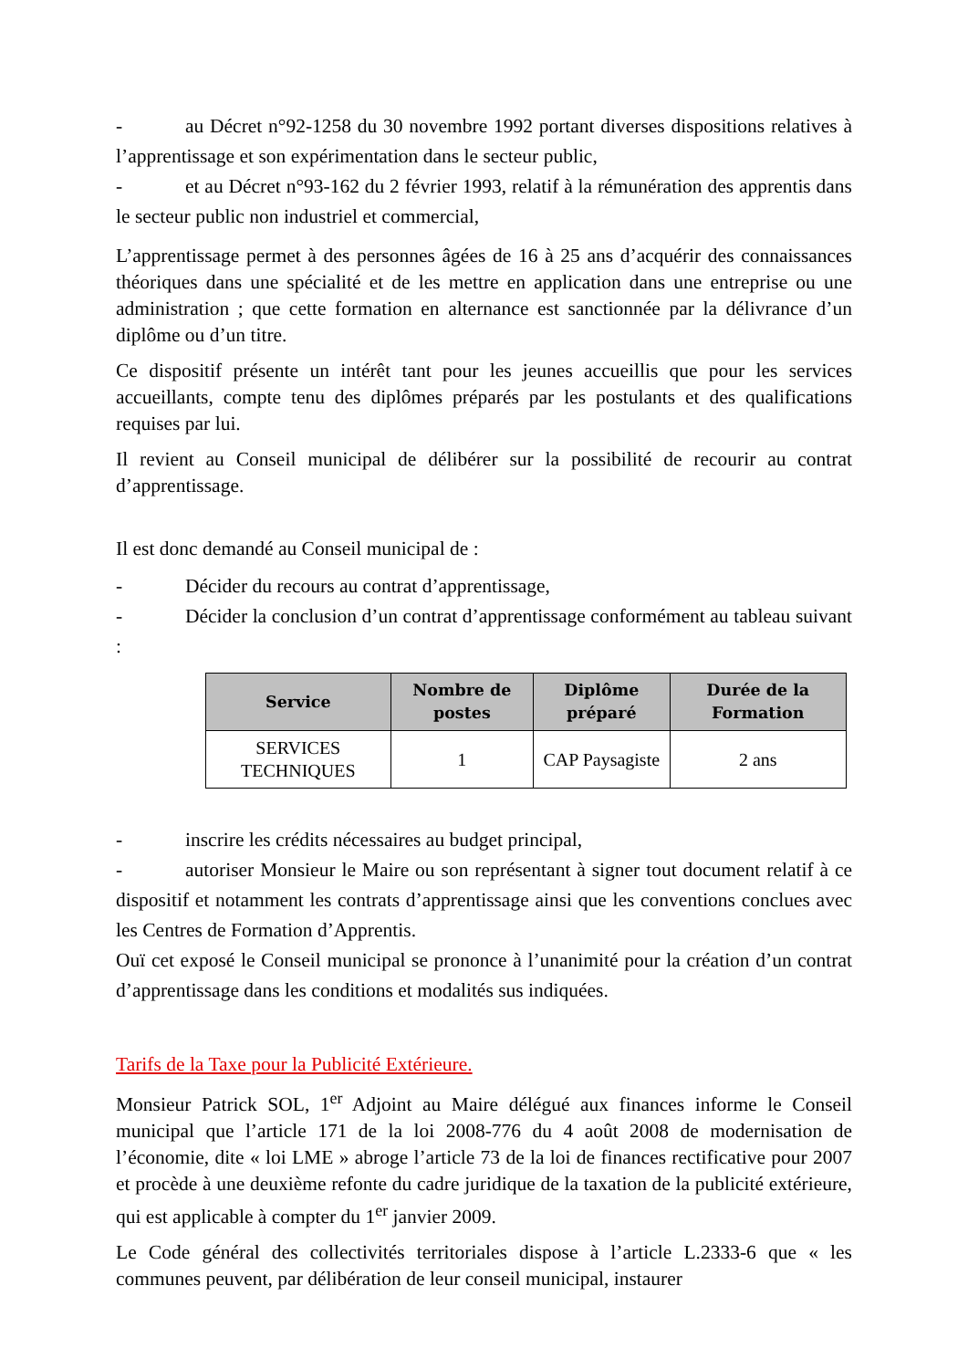- au Décret n°92-1258 du 30 novembre 1992 portant diverses dispositions relatives à l’apprentissage et son expérimentation dans le secteur public,
- et au Décret n°93-162 du 2 février 1993, relatif à la rémunération des apprentis dans le secteur public non industriel et commercial,
L’apprentissage permet à des personnes âgées de 16 à 25 ans d’acquérir des connaissances théoriques dans une spécialité et de les mettre en application dans une entreprise ou une administration ; que cette formation en alternance est sanctionnée par la délivrance d’un diplôme ou d’un titre.
Ce dispositif présente un intérêt tant pour les jeunes accueillis que pour les services accueillants, compte tenu des diplômes préparés par les postulants et des qualifications requises par lui.
Il revient au Conseil municipal de délibérer sur la possibilité de recourir au contrat d’apprentissage.
Il est donc demandé au Conseil municipal de :
- Décider du recours au contrat d’apprentissage,
- Décider la conclusion d’un contrat d’apprentissage conformément au tableau suivant :
| Service | Nombre de postes | Diplôme préparé | Durée de la Formation |
| --- | --- | --- | --- |
| SERVICES TECHNIQUES | 1 | CAP Paysagiste | 2 ans |
- inscrire les crédits nécessaires au budget principal,
- autoriser Monsieur le Maire ou son représentant à signer tout document relatif à ce dispositif et notamment les contrats d’apprentissage ainsi que les conventions conclues avec les Centres de Formation d’Apprentis.
Ouï cet exposé le Conseil municipal se prononce à l’unanimité pour la création d’un contrat d’apprentissage dans les conditions et modalités sus indiquées.
Tarifs de la Taxe pour la Publicité Extérieure.
Monsieur Patrick SOL, 1<sup>er</sup> Adjoint au Maire délégué aux finances informe le Conseil municipal que l’article 171 de la loi 2008-776 du 4 août 2008 de modernisation de l’économie, dite « loi LME » abroge l’article 73 de la loi de finances rectificative pour 2007 et procède à une deuxième refonte du cadre juridique de la taxation de la publicité extérieure, qui est applicable à compter du 1<sup>er</sup> janvier 2009.
Le Code général des collectivités territoriales dispose à l’article L.2333-6 que « les communes peuvent, par délibération de leur conseil municipal, instaurer